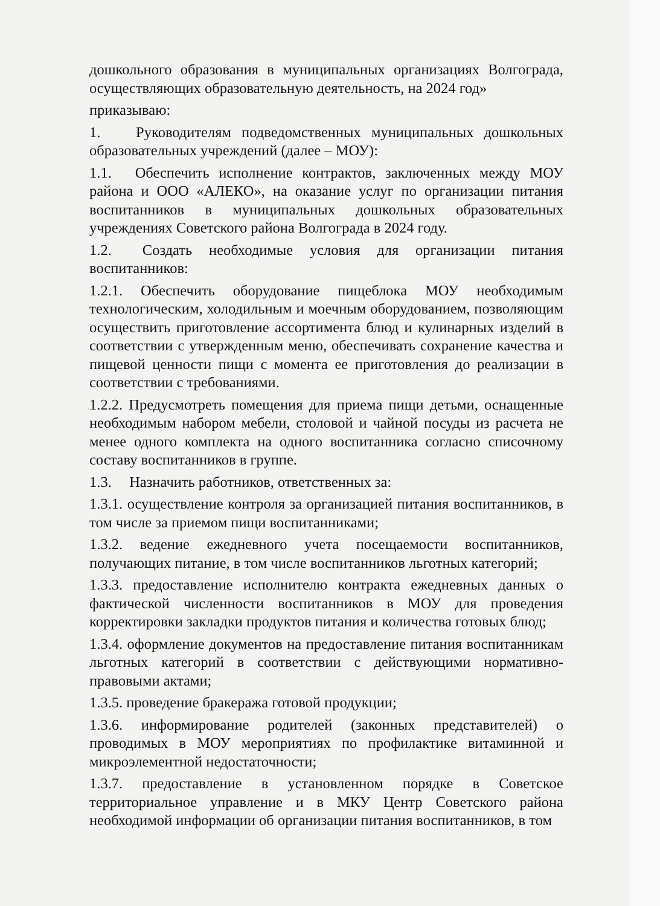дошкольного образования в муниципальных организациях Волгограда, осуществляющих образовательную деятельность, на 2024 год»
приказываю:
1. Руководителям подведомственных муниципальных дошкольных образовательных учреждений (далее – МОУ):
1.1. Обеспечить исполнение контрактов, заключенных между МОУ района и ООО «АЛЕКО», на оказание услуг по организации питания воспитанников в муниципальных дошкольных образовательных учреждениях Советского района Волгограда в 2024 году.
1.2. Создать необходимые условия для организации питания воспитанников:
1.2.1. Обеспечить оборудование пищеблока МОУ необходимым технологическим, холодильным и моечным оборудованием, позволяющим осуществить приготовление ассортимента блюд и кулинарных изделий в соответствии с утвержденным меню, обеспечивать сохранение качества и пищевой ценности пищи с момента ее приготовления до реализации в соответствии с требованиями.
1.2.2. Предусмотреть помещения для приема пищи детьми, оснащенные необходимым набором мебели, столовой и чайной посуды из расчета не менее одного комплекта на одного воспитанника согласно списочному составу воспитанников в группе.
1.3. Назначить работников, ответственных за:
1.3.1. осуществление контроля за организацией питания воспитанников, в том числе за приемом пищи воспитанниками;
1.3.2. ведение ежедневного учета посещаемости воспитанников, получающих питание, в том числе воспитанников льготных категорий;
1.3.3. предоставление исполнителю контракта ежедневных данных о фактической численности воспитанников в МОУ для проведения корректировки закладки продуктов питания и количества готовых блюд;
1.3.4. оформление документов на предоставление питания воспитанникам льготных категорий в соответствии с действующими нормативно-правовыми актами;
1.3.5. проведение бракеража готовой продукции;
1.3.6. информирование родителей (законных представителей) о проводимых в МОУ мероприятиях по профилактике витаминной и микроэлементной недостаточности;
1.3.7. предоставление в установленном порядке в Советское территориальное управление и в МКУ Центр Советского района необходимой информации об организации питания воспитанников, в том